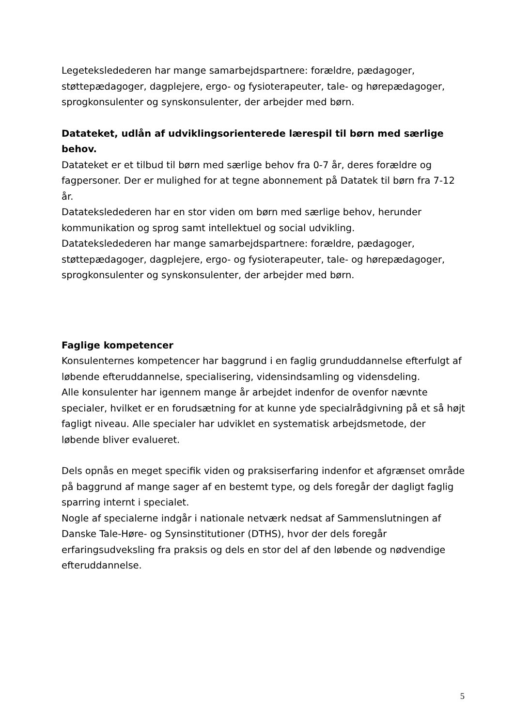Legeteksledederen har mange samarbejdspartnere: forældre, pædagoger, støttepædagoger, dagplejere, ergo- og fysioterapeuter, tale- og hørepædagoger, sprogkonsulenter og synskonsulenter, der arbejder med børn.
Datateket, udlån af udviklingsorienterede lærespil til børn med særlige behov.
Datateket er et tilbud til børn med særlige behov fra 0-7 år, deres forældre og fagpersoner. Der er mulighed for at tegne abonnement på Datatek til børn fra 7-12 år.
Datateksledederen har en stor viden om børn med særlige behov, herunder kommunikation og sprog samt intellektuel og social udvikling.
Datateksledederen har mange samarbejdspartnere: forældre, pædagoger, støttepædagoger, dagplejere, ergo- og fysioterapeuter, tale- og hørepædagoger, sprogkonsulenter og synskonsulenter, der arbejder med børn.
Faglige kompetencer
Konsulenternes kompetencer har baggrund i en faglig grunduddannelse efterfulgt af løbende efteruddannelse, specialisering, vidensindsamling og vidensdeling.
Alle konsulenter har igennem mange år arbejdet indenfor de ovenfor nævnte specialer, hvilket er en forudsætning for at kunne yde specialrådgivning på et så højt fagligt niveau. Alle specialer har udviklet en systematisk arbejdsmetode, der løbende bliver evalueret.
Dels opnås en meget specifik viden og praksiserfaring indenfor et afgrænset område på baggrund af mange sager af en bestemt type, og dels foregår der dagligt faglig sparring internt i specialet.
Nogle af specialerne indgår i nationale netværk nedsat af Sammenslutningen af Danske Tale-Høre- og Synsinstitutioner (DTHS), hvor der dels foregår erfaringsudveksling fra praksis og dels en stor del af den løbende og nødvendige efteruddannelse.
5